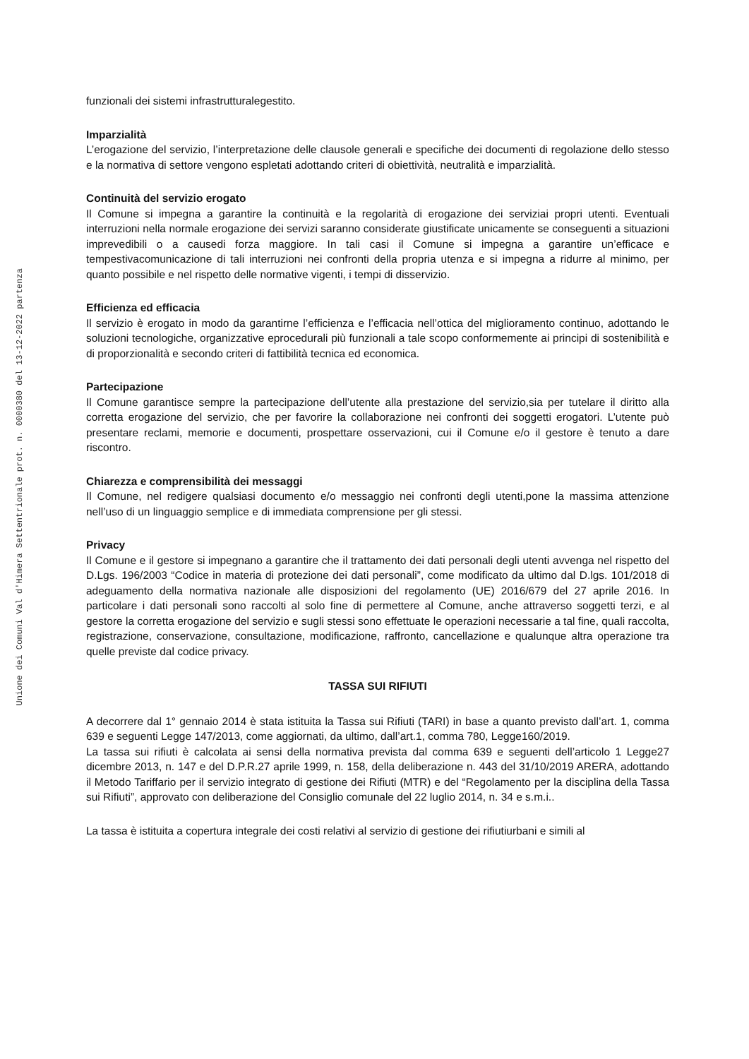Unione dei Comuni Val d'Himera Settentrionale prot. n. 0000380 del 13-12-2022 partenza
funzionali dei sistemi infrastrutturalegestito.
Imparzialità
L’erogazione del servizio, l’interpretazione delle clausole generali e specifiche dei documenti di regolazione dello stesso e la normativa di settore vengono espletati adottando criteri di obiettività, neutralità e imparzialità.
Continuità del servizio erogato
Il Comune si impegna a garantire la continuità e la regolarità di erogazione dei serviziai propri utenti. Eventuali interruzioni nella normale erogazione dei servizi saranno considerate giustificate unicamente se conseguenti a situazioni imprevedibili o a causedi forza maggiore. In tali casi il Comune si impegna a garantire un’efficace e tempestivacomunicazione di tali interruzioni nei confronti della propria utenza e si impegna a ridurre al minimo, per quanto possibile e nel rispetto delle normative vigenti, i tempi di disservizio.
Efficienza ed efficacia
Il servizio è erogato in modo da garantirne l’efficienza e l’efficacia nell’ottica del miglioramento continuo, adottando le soluzioni tecnologiche, organizzative eprocedurali più funzionali a tale scopo conformemente ai principi di sostenibilità e di proporzionalità e secondo criteri di fattibilità tecnica ed economica.
Partecipazione
Il Comune garantisce sempre la partecipazione dell’utente alla prestazione del servizio,sia per tutelare il diritto alla corretta erogazione del servizio, che per favorire la collaborazione nei confronti dei soggetti erogatori. L’utente può presentare reclami, memorie e documenti, prospettare osservazioni, cui il Comune e/o il gestore è tenuto a dare riscontro.
Chiarezza e comprensibilità dei messaggi
Il Comune, nel redigere qualsiasi documento e/o messaggio nei confronti degli utenti,pone la massima attenzione nell’uso di un linguaggio semplice e di immediata comprensione per gli stessi.
Privacy
Il Comune e il gestore si impegnano a garantire che il trattamento dei dati personali degli utenti avvenga nel rispetto del D.Lgs. 196/2003 “Codice in materia di protezione dei dati personali”, come modificato da ultimo dal D.lgs. 101/2018 di adeguamento della normativa nazionale alle disposizioni del regolamento (UE) 2016/679 del 27 aprile 2016. In particolare i dati personali sono raccolti al solo fine di permettere al Comune, anche attraverso soggetti terzi, e al gestore la corretta erogazione del servizio e sugli stessi sono effettuate le operazioni necessarie a tal fine, quali raccolta, registrazione, conservazione, consultazione, modificazione, raffronto, cancellazione e qualunque altra operazione tra quelle previste dal codice privacy.
TASSA SUI RIFIUTI
A decorrere dal 1° gennaio 2014 è stata istituita la Tassa sui Rifiuti (TARI) in base a quanto previsto dall’art. 1, comma 639 e seguenti Legge 147/2013, come aggiornati, da ultimo, dall’art.1, comma 780, Legge160/2019.
La tassa sui rifiuti è calcolata ai sensi della normativa prevista dal comma 639 e seguenti dell’articolo 1 Legge27 dicembre 2013, n. 147 e del D.P.R.27 aprile 1999, n. 158, della deliberazione n. 443 del 31/10/2019 ARERA, adottando il Metodo Tariffario per il servizio integrato di gestione dei Rifiuti (MTR) e del “Regolamento per la disciplina della Tassa sui Rifiuti”, approvato con deliberazione del Consiglio comunale del 22 luglio 2014, n. 34 e s.m.i..
La tassa è istituita a copertura integrale dei costi relativi al servizio di gestione dei rifiutiurbani e simili al